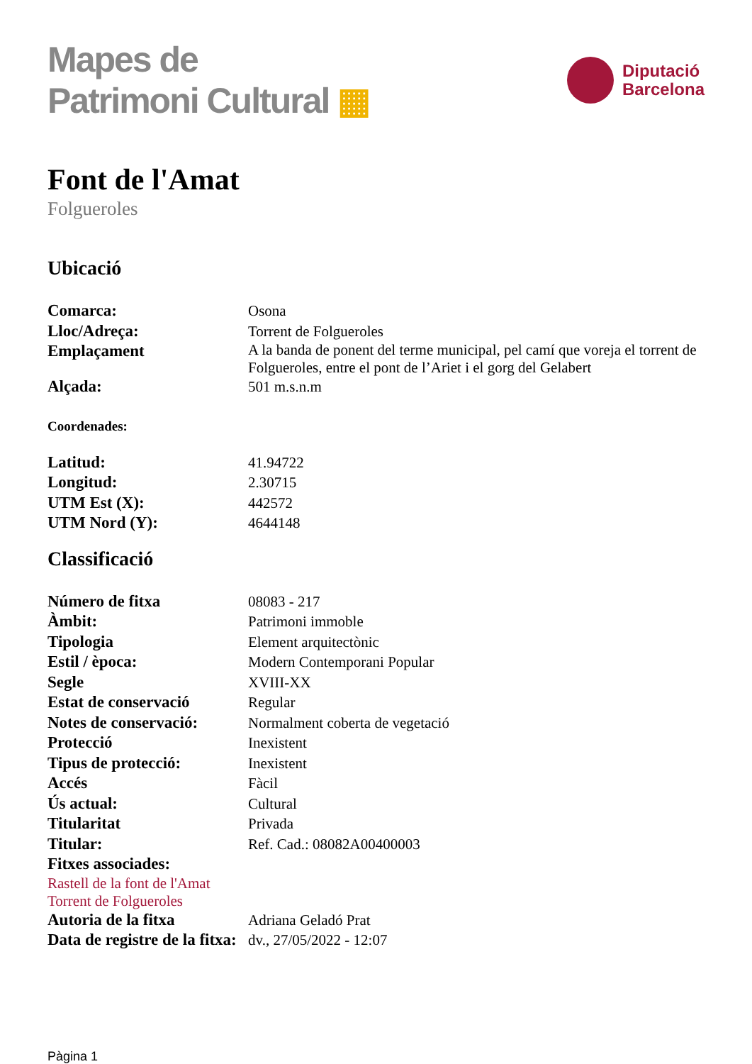Mapes de
Patrimoni Cultural ▦
Diputació
Barcelona
Font de l'Amat
Folgueroles
Ubicació
| Comarca: | Osona |
| Lloc/Adreça: | Torrent de Folgueroles |
| Emplaçament | A la banda de ponent del terme municipal, pel camí que voreja el torrent de Folgueroles, entre el pont de l’Ariet i el gorg del Gelabert |
| Alçada: | 501 m.s.n.m |
Coordenades:
| Latitud: | 41.94722 |
| Longitud: | 2.30715 |
| UTM Est (X): | 442572 |
| UTM Nord (Y): | 4644148 |
Classificació
| Número de fitxa | 08083 - 217 |
| Àmbit: | Patrimoni immoble |
| Tipologia | Element arquitectònic |
| Estil / època: | Modern Contemporani Popular |
| Segle | XVIII-XX |
| Estat de conservació | Regular |
| Notes de conservació: | Normalment coberta de vegetació |
| Protecció | Inexistent |
| Tipus de protecció: | Inexistent |
| Accés | Fàcil |
| Ús actual: | Cultural |
| Titularitat | Privada |
| Titular: | Ref. Cad.: 08082A00400003 |
| Fitxes associades: | |
| Rastell de la font de l'Amat Torrent de Folgueroles | |
| Autoria de la fitxa | Adriana Geladó Prat |
| Data de registre de la fitxa: | dv., 27/05/2022 - 12:07 |
Pàgina 1